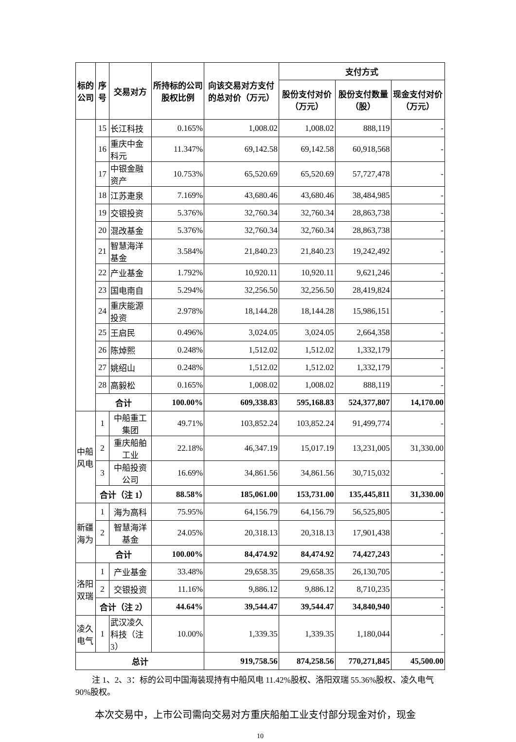| 标的公司 | 序号 | 交易对方 | 所持标的公司股权比例 | 向该交易对方支付的总对价（万元） | 支付方式 | | |
| --- | --- | --- | --- | --- | --- | --- | --- |
| | | | | | 股份支付对价（万元） | 股份支付数量（股） | 现金支付对价（万元） |
| | 15 | 长江科技 | 0.165% | 1,008.02 | 1,008.02 | 888,119 | - |
| | 16 | 重庆中金科元 | 11.347% | 69,142.58 | 69,142.58 | 60,918,568 | - |
| | 17 | 中银金融资产 | 10.753% | 65,520.69 | 65,520.69 | 57,727,478 | - |
| | 18 | 江苏疌泉 | 7.169% | 43,680.46 | 43,680.46 | 38,484,985 | - |
| | 19 | 交银投资 | 5.376% | 32,760.34 | 32,760.34 | 28,863,738 | - |
| | 20 | 混改基金 | 5.376% | 32,760.34 | 32,760.34 | 28,863,738 | - |
| | 21 | 智慧海洋基金 | 3.584% | 21,840.23 | 21,840.23 | 19,242,492 | - |
| | 22 | 产业基金 | 1.792% | 10,920.11 | 10,920.11 | 9,621,246 | - |
| | 23 | 国电南自 | 5.294% | 32,256.50 | 32,256.50 | 28,419,824 | - |
| | 24 | 重庆能源投资 | 2.978% | 18,144.28 | 18,144.28 | 15,986,151 | - |
| | 25 | 王启民 | 0.496% | 3,024.05 | 3,024.05 | 2,664,358 | - |
| | 26 | 陈焯熙 | 0.248% | 1,512.02 | 1,512.02 | 1,332,179 | - |
| | 27 | 姚绍山 | 0.248% | 1,512.02 | 1,512.02 | 1,332,179 | - |
| | 28 | 高毅松 | 0.165% | 1,008.02 | 1,008.02 | 888,119 | - |
| | 合计 | | 100.00% | 609,338.83 | 595,168.83 | 524,377,807 | 14,170.00 |
| 中船风电 | 1 | 中船重工集团 | 49.71% | 103,852.24 | 103,852.24 | 91,499,774 | - |
| | 2 | 重庆船舶工业 | 22.18% | 46,347.19 | 15,017.19 | 13,231,005 | 31,330.00 |
| | 3 | 中船投资公司 | 16.69% | 34,861.56 | 34,861.56 | 30,715,032 | - |
| | 合计（注 1） | | 88.58% | 185,061.00 | 153,731.00 | 135,445,811 | 31,330.00 |
| 新疆海为 | 1 | 海为高科 | 75.95% | 64,156.79 | 64,156.79 | 56,525,805 | - |
| | 2 | 智慧海洋基金 | 24.05% | 20,318.13 | 20,318.13 | 17,901,438 | - |
| | 合计 | | 100.00% | 84,474.92 | 84,474.92 | 74,427,243 | - |
| 洛阳双瑞 | 1 | 产业基金 | 33.48% | 29,658.35 | 29,658.35 | 26,130,705 | - |
| | 2 | 交银投资 | 11.16% | 9,886.12 | 9,886.12 | 8,710,235 | - |
| | 合计（注 2） | | 44.64% | 39,544.47 | 39,544.47 | 34,840,940 | - |
| 凌久电气 | 1 | 武汉凌久科技（注 3） | 10.00% | 1,339.35 | 1,339.35 | 1,180,044 | - |
| 总计 | | | | 919,758.56 | 874,258.56 | 770,271,845 | 45,500.00 |
注 1、2、3：标的公司中国海装现持有中船风电 11.42%股权、洛阳双瑞 55.36%股权、凌久电气 90%股权。
本次交易中，上市公司需向交易对方重庆船舶工业支付部分现金对价，现金
10